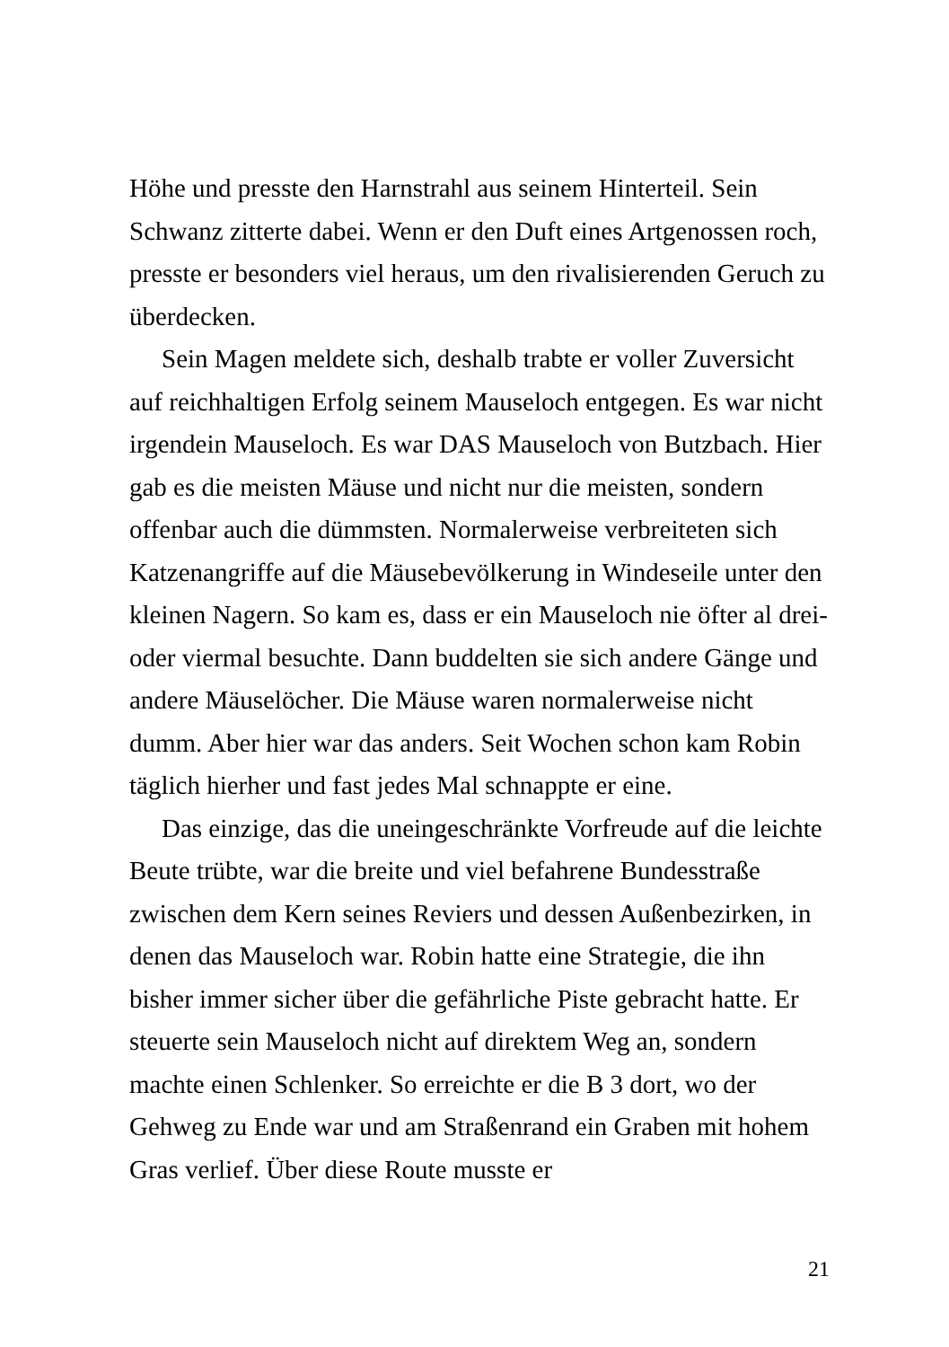Höhe und presste den Harnstrahl aus seinem Hinterteil. Sein Schwanz zitterte dabei. Wenn er den Duft eines Artgenossen roch, presste er besonders viel heraus, um den rivalisierenden Geruch zu überdecken.
Sein Magen meldete sich, deshalb trabte er voller Zuversicht auf reichhaltigen Erfolg seinem Mauseloch entgegen. Es war nicht irgendein Mauseloch. Es war DAS Mauseloch von Butzbach. Hier gab es die meisten Mäuse und nicht nur die meisten, sondern offenbar auch die dümmsten. Normalerweise verbreiteten sich Katzenangriffe auf die Mäusebevölkerung in Windeseile unter den kleinen Nagern. So kam es, dass er ein Mauseloch nie öfter al drei- oder viermal besuchte. Dann buddelten sie sich andere Gänge und andere Mäuselöcher. Die Mäuse waren normalerweise nicht dumm. Aber hier war das anders. Seit Wochen schon kam Robin täglich hierher und fast jedes Mal schnappte er eine.
Das einzige, das die uneingeschränkte Vorfreude auf die leichte Beute trübte, war die breite und viel befahrene Bundesstraße zwischen dem Kern seines Reviers und dessen Außenbezirken, in denen das Mauseloch war. Robin hatte eine Strategie, die ihn bisher immer sicher über die gefährliche Piste gebracht hatte. Er steuerte sein Mauseloch nicht auf direktem Weg an, sondern machte einen Schlenker. So erreichte er die B 3 dort, wo der Gehweg zu Ende war und am Straßenrand ein Graben mit hohem Gras verlief. Über diese Route musste er
21